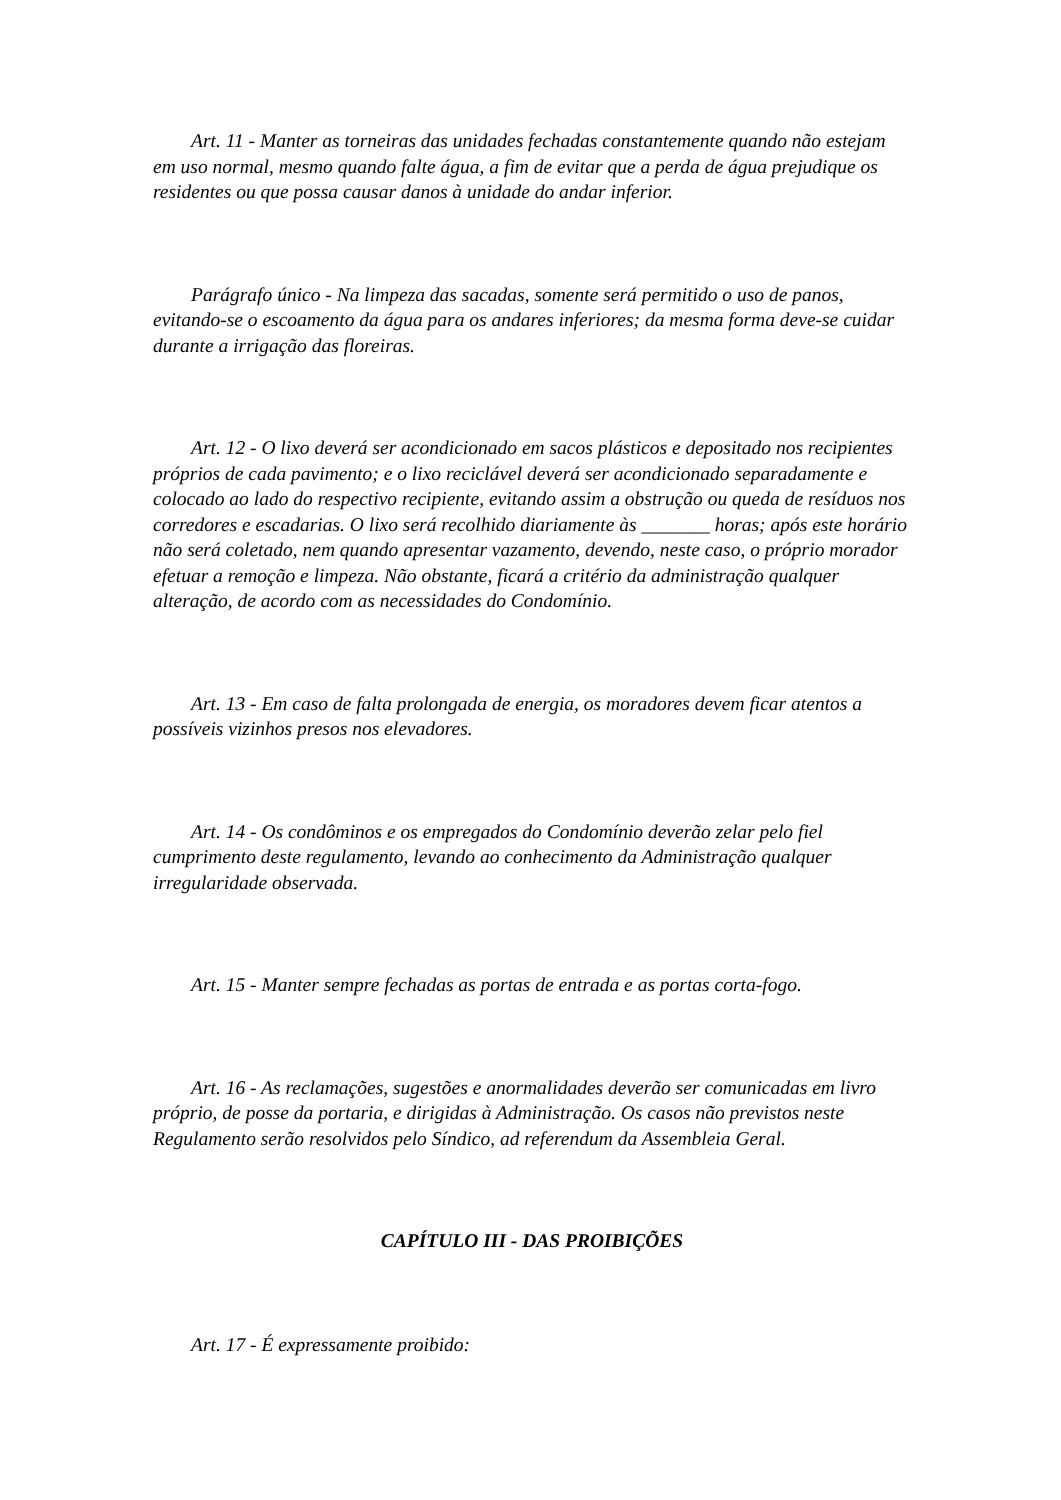Art. 11 - Manter as torneiras das unidades fechadas constantemente quando não estejam em uso normal, mesmo quando falte água, a fim de evitar que a perda de água prejudique os residentes ou que possa causar danos à unidade do andar inferior.
Parágrafo único - Na limpeza das sacadas, somente será permitido o uso de panos, evitando-se o escoamento da água para os andares inferiores; da mesma forma deve-se cuidar durante a irrigação das floreiras.
Art. 12 - O lixo deverá ser acondicionado em sacos plásticos e depositado nos recipientes próprios de cada pavimento; e o lixo reciclável deverá ser acondicionado separadamente e colocado ao lado do respectivo recipiente, evitando assim a obstrução ou queda de resíduos nos corredores e escadarias. O lixo será recolhido diariamente às _______ horas; após este horário não será coletado, nem quando apresentar vazamento, devendo, neste caso, o próprio morador efetuar a remoção e limpeza. Não obstante, ficará a critério da administração qualquer alteração, de acordo com as necessidades do Condomínio.
Art. 13 - Em caso de falta prolongada de energia, os moradores devem ficar atentos a possíveis vizinhos presos nos elevadores.
Art. 14 - Os condôminos e os empregados do Condomínio deverão zelar pelo fiel cumprimento deste regulamento, levando ao conhecimento da Administração qualquer irregularidade observada.
Art. 15 - Manter sempre fechadas as portas de entrada e as portas corta-fogo.
Art. 16 - As reclamações, sugestões e anormalidades deverão ser comunicadas em livro próprio, de posse da portaria, e dirigidas à Administração. Os casos não previstos neste Regulamento serão resolvidos pelo Síndico, ad referendum da Assembleia Geral.
CAPÍTULO III - DAS PROIBIÇÕES
Art. 17 - É expressamente proibido: